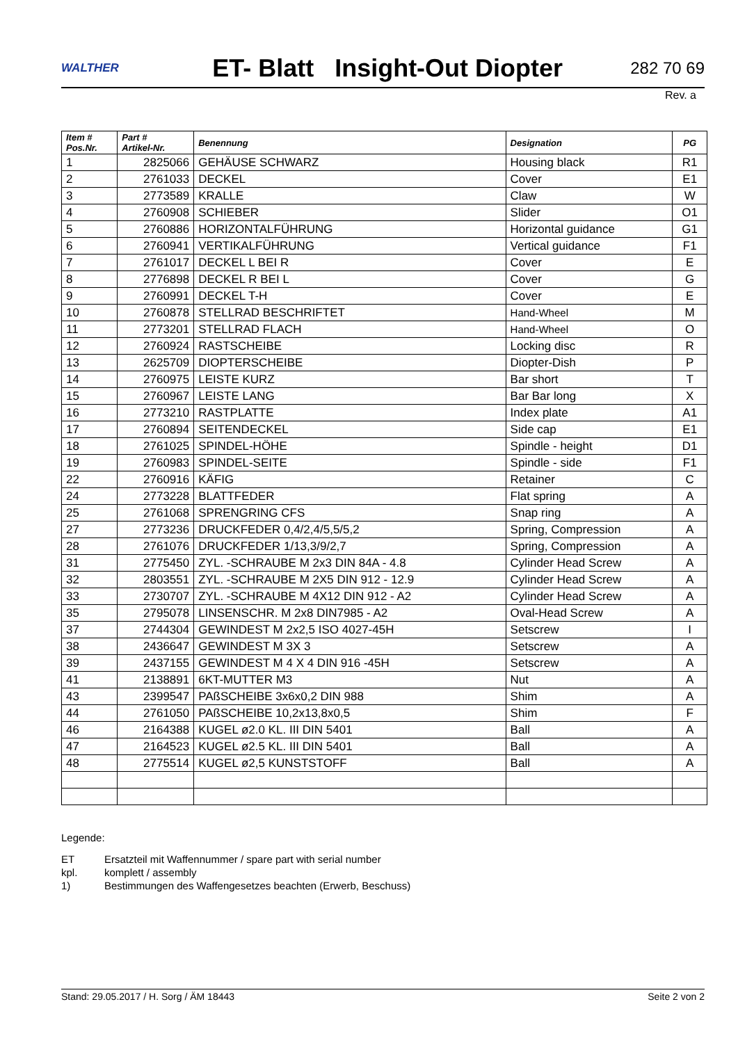WALTHER
ET- Blatt Insight-Out Diopter
282 70 69
Rev. a
| Item # Pos.Nr. | Part # Artikel-Nr. | Benennung | Designation | PG |
| --- | --- | --- | --- | --- |
| 1 | 2825066 | GEHÄUSE SCHWARZ | Housing black | R1 |
| 2 | 2761033 | DECKEL | Cover | E1 |
| 3 | 2773589 | KRALLE | Claw | W |
| 4 | 2760908 | SCHIEBER | Slider | O1 |
| 5 | 2760886 | HORIZONTALFÜHRUNG | Horizontal guidance | G1 |
| 6 | 2760941 | VERTIKALFÜHRUNG | Vertical guidance | F1 |
| 7 | 2761017 | DECKEL L BEI R | Cover | E |
| 8 | 2776898 | DECKEL R BEI L | Cover | G |
| 9 | 2760991 | DECKEL T-H | Cover | E |
| 10 | 2760878 | STELLRAD BESCHRIFTET | Hand-Wheel | M |
| 11 | 2773201 | STELLRAD FLACH | Hand-Wheel | O |
| 12 | 2760924 | RASTSCHEIBE | Locking disc | R |
| 13 | 2625709 | DIOPTERSCHEIBE | Diopter-Dish | P |
| 14 | 2760975 | LEISTE KURZ | Bar short | T |
| 15 | 2760967 | LEISTE LANG | Bar Bar long | X |
| 16 | 2773210 | RASTPLATTE | Index plate | A1 |
| 17 | 2760894 | SEITENDECKEL | Side cap | E1 |
| 18 | 2761025 | SPINDEL-HÖHE | Spindle - height | D1 |
| 19 | 2760983 | SPINDEL-SEITE | Spindle - side | F1 |
| 22 | 2760916 | KÄFIG | Retainer | C |
| 24 | 2773228 | BLATTFEDER | Flat spring | A |
| 25 | 2761068 | SPRENGRING CFS | Snap ring | A |
| 27 | 2773236 | DRUCKFEDER 0,4/2,4/5,5/5,2 | Spring, Compression | A |
| 28 | 2761076 | DRUCKFEDER 1/13,3/9/2,7 | Spring, Compression | A |
| 31 | 2775450 | ZYL. -SCHRAUBE M 2x3 DIN 84A - 4.8 | Cylinder Head Screw | A |
| 32 | 2803551 | ZYL. -SCHRAUBE M 2X5 DIN 912 - 12.9 | Cylinder Head Screw | A |
| 33 | 2730707 | ZYL. -SCHRAUBE M 4X12 DIN 912 - A2 | Cylinder Head Screw | A |
| 35 | 2795078 | LINSENSCHR. M 2x8 DIN7985 - A2 | Oval-Head Screw | A |
| 37 | 2744304 | GEWINDEST M 2x2,5 ISO 4027-45H | Setscrew | I |
| 38 | 2436647 | GEWINDEST M 3X 3 | Setscrew | A |
| 39 | 2437155 | GEWINDEST M 4 X 4 DIN 916 -45H | Setscrew | A |
| 41 | 2138891 | 6KT-MUTTER M3 | Nut | A |
| 43 | 2399547 | PAßSCHEIBE 3x6x0,2 DIN 988 | Shim | A |
| 44 | 2761050 | PAßSCHEIBE 10,2x13,8x0,5 | Shim | F |
| 46 | 2164388 | KUGEL ø2.0 KL. III DIN 5401 | Ball | A |
| 47 | 2164523 | KUGEL ø2.5 KL. III DIN 5401 | Ball | A |
| 48 | 2775514 | KUGEL ø2,5 KUNSTSTOFF | Ball | A |
Legende:
ET Ersatzteil mit Waffennummer / spare part with serial number
kpl. komplett / assembly
1) Bestimmungen des Waffengesetzes beachten (Erwerb, Beschuss)
Stand: 29.05.2017 / H. Sorg / ÄM 18443 Seite 2 von 2